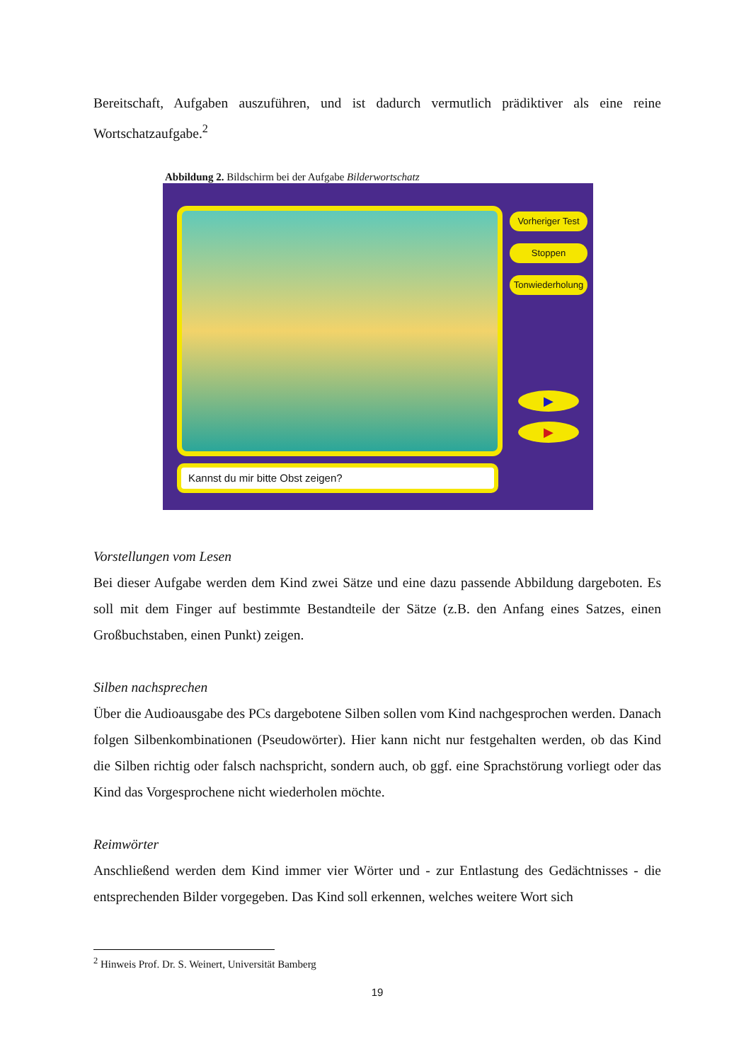Bereitschaft, Aufgaben auszuführen, und ist dadurch vermutlich prädiktiver als eine reine Wortschatzaufgabe.<sup>2</sup>
Abbildung 2. Bildschirm bei der Aufgabe Bilderwortschatz
Vorheriger Test
Stoppen
Tonwiederholung
▶
▶
Kannst du mir bitte Obst zeigen?
Vorstellungen vom Lesen
Bei dieser Aufgabe werden dem Kind zwei Sätze und eine dazu passende Abbildung dargeboten. Es soll mit dem Finger auf bestimmte Bestandteile der Sätze (z.B. den Anfang eines Satzes, einen Großbuchstaben, einen Punkt) zeigen.
Silben nachsprechen
Über die Audioausgabe des PCs dargebotene Silben sollen vom Kind nachgesprochen werden. Danach folgen Silbenkombinationen (Pseudowörter). Hier kann nicht nur festgehalten werden, ob das Kind die Silben richtig oder falsch nachspricht, sondern auch, ob ggf. eine Sprachstörung vorliegt oder das Kind das Vorgesprochene nicht wiederholen möchte.
Reimwörter
Anschließend werden dem Kind immer vier Wörter und - zur Entlastung des Gedächtnisses - die entsprechenden Bilder vorgegeben. Das Kind soll erkennen, welches weitere Wort sich
<sup>2</sup> Hinweis Prof. Dr. S. Weinert, Universität Bamberg
19